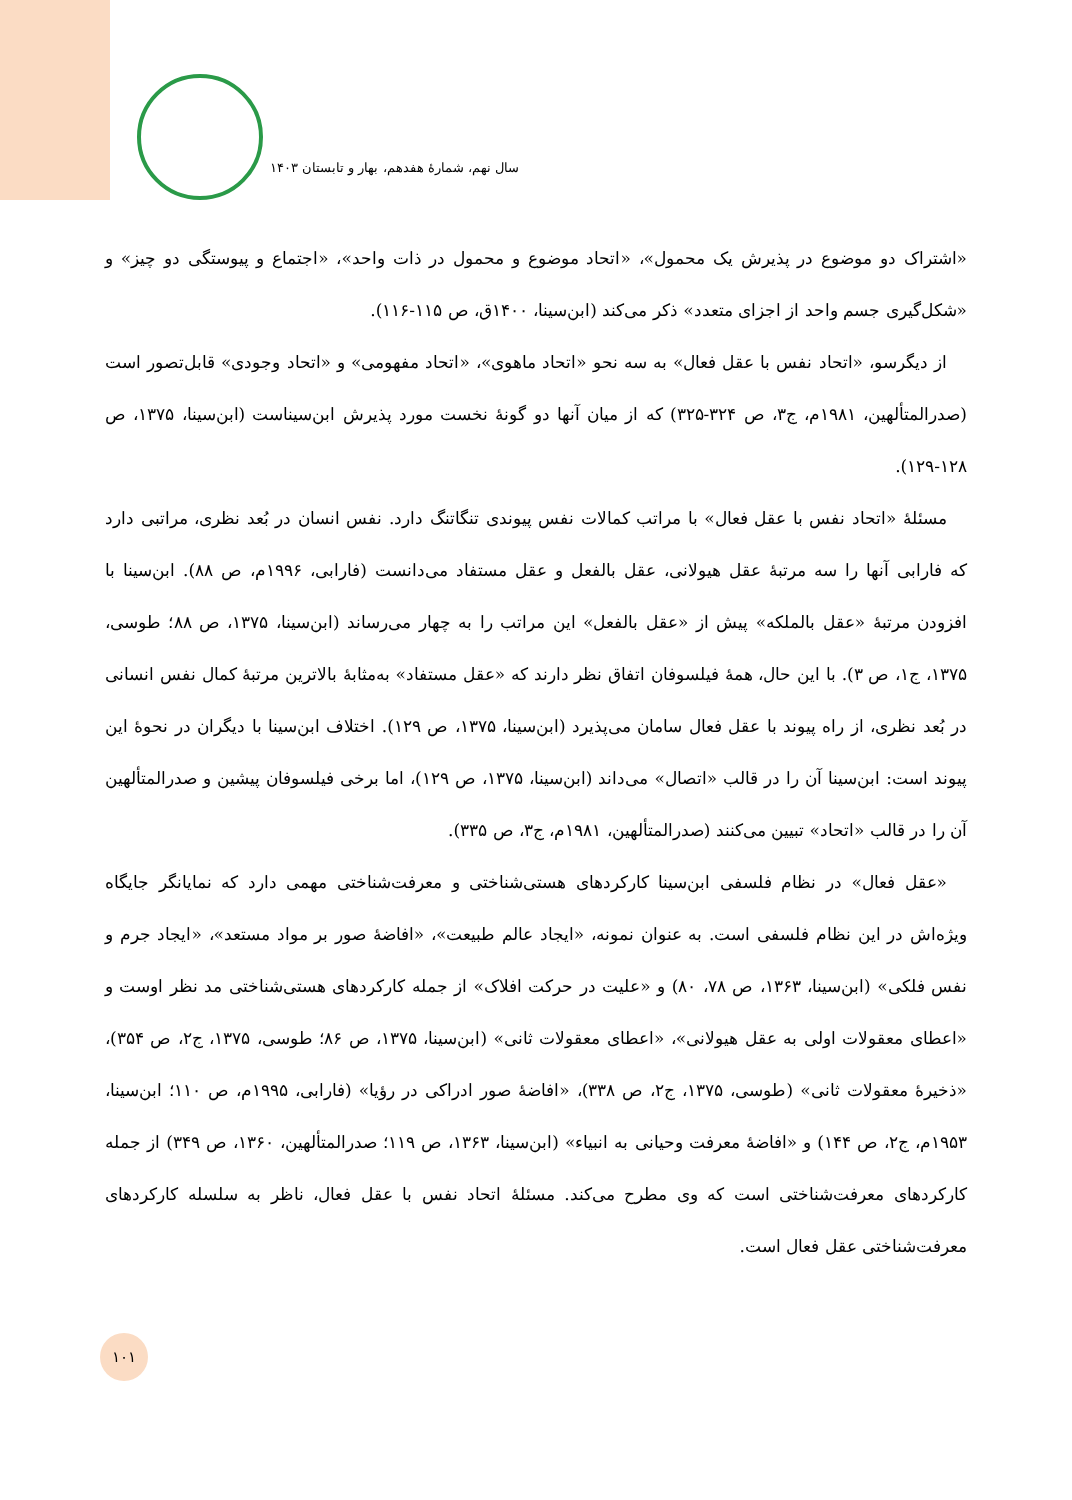سال نهم، شمارهٔ هفدهم، بهار و تابستان ۱۴۰۳
«اشتراک دو موضوع در پذیرش یک محمول»، «اتحاد موضوع و محمول در ذات واحد»، «اجتماع و پیوستگی دو چیز» و «شکل‌گیری جسم واحد از اجزای متعدد» ذکر می‌کند (ابن‌سینا، ۱۴۰۰ق، ص ۱۱۵-۱۱۶).
از دیگرسو، «اتحاد نفس با عقل فعال» به سه نحو «اتحاد ماهوی»، «اتحاد مفهومی» و «اتحاد وجودی» قابل‌تصور است (صدرالمتألهین، ۱۹۸۱م، ج۳، ص ۳۲۴-۳۲۵) که از میان آنها دو گونهٔ نخست مورد پذیرش ابن‌سیناست (ابن‌سینا، ۱۳۷۵، ص ۱۲۸-۱۲۹).
مسئلهٔ «اتحاد نفس با عقل فعال» با مراتب کمالات نفس پیوندی تنگاتنگ دارد. نفس انسان در بُعد نظری، مراتبی دارد که فارابی آنها را سه مرتبهٔ عقل هیولانی، عقل بالفعل و عقل مستفاد می‌دانست (فارابی، ۱۹۹۶م، ص ۸۸). ابن‌سینا با افزودن مرتبهٔ «عقل بالملکه» پیش از «عقل بالفعل» این مراتب را به چهار می‌رساند (ابن‌سینا، ۱۳۷۵، ص ۸۸؛ طوسی، ۱۳۷۵، ج۱، ص ۳). با این حال، همهٔ فیلسوفان اتفاق نظر دارند که «عقل مستفاد» به‌مثابهٔ بالاترین مرتبهٔ کمال نفس انسانی در بُعد نظری، از راه پیوند با عقل فعال سامان می‌پذیرد (ابن‌سینا، ۱۳۷۵، ص ۱۲۹). اختلاف ابن‌سینا با دیگران در نحوهٔ این پیوند است: ابن‌سینا آن را در قالب «اتصال» می‌داند (ابن‌سینا، ۱۳۷۵، ص ۱۲۹)، اما برخی فیلسوفان پیشین و صدرالمتألهین آن را در قالب «اتحاد» تبیین می‌کنند (صدرالمتألهین، ۱۹۸۱م، ج۳، ص ۳۳۵).
«عقل فعال» در نظام فلسفی ابن‌سینا کارکردهای هستی‌شناختی و معرفت‌شناختی مهمی دارد که نمایانگر جایگاه ویژه‌اش در این نظام فلسفی است. به عنوان نمونه، «ایجاد عالم طبیعت»، «افاضهٔ صور بر مواد مستعد»، «ایجاد جرم و نفس فلکی» (ابن‌سینا، ۱۳۶۳، ص ۷۸، ۸۰) و «علیت در حرکت افلاک» از جمله کارکردهای هستی‌شناختی مد نظر اوست و «اعطای معقولات اولی به عقل هیولانی»، «اعطای معقولات ثانی» (ابن‌سینا، ۱۳۷۵، ص ۸۶؛ طوسی، ۱۳۷۵، ج۲، ص ۳۵۴)، «ذخیرهٔ معقولات ثانی» (طوسی، ۱۳۷۵، ج۲، ص ۳۳۸)، «افاضهٔ صور ادراکی در رؤیا» (فارابی، ۱۹۹۵م، ص ۱۱۰؛ ابن‌سینا، ۱۹۵۳م، ج۲، ص ۱۴۴) و «افاضهٔ معرفت وحیانی به انبیاء» (ابن‌سینا، ۱۳۶۳، ص ۱۱۹؛ صدرالمتألهین، ۱۳۶۰، ص ۳۴۹) از جمله کارکردهای معرفت‌شناختی است که وی مطرح می‌کند. مسئلهٔ اتحاد نفس با عقل فعال، ناظر به سلسله کارکردهای معرفت‌شناختی عقل فعال است.
۱۰۱